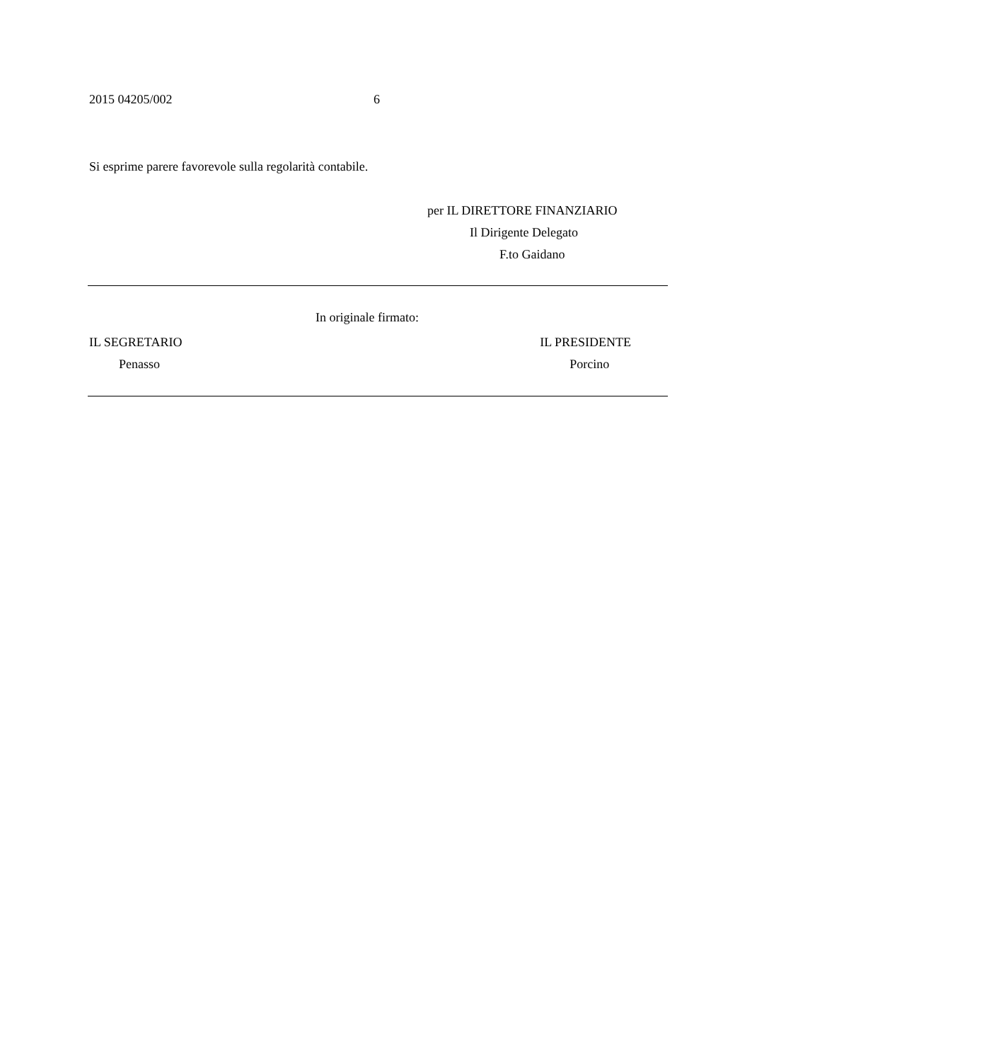2015 04205/002 6
Si esprime parere favorevole sulla regolarità contabile.
per IL DIRETTORE FINANZIARIO
Il Dirigente Delegato
F.to Gaidano
In originale firmato:
IL SEGRETARIO
Penasso
IL PRESIDENTE
Porcino